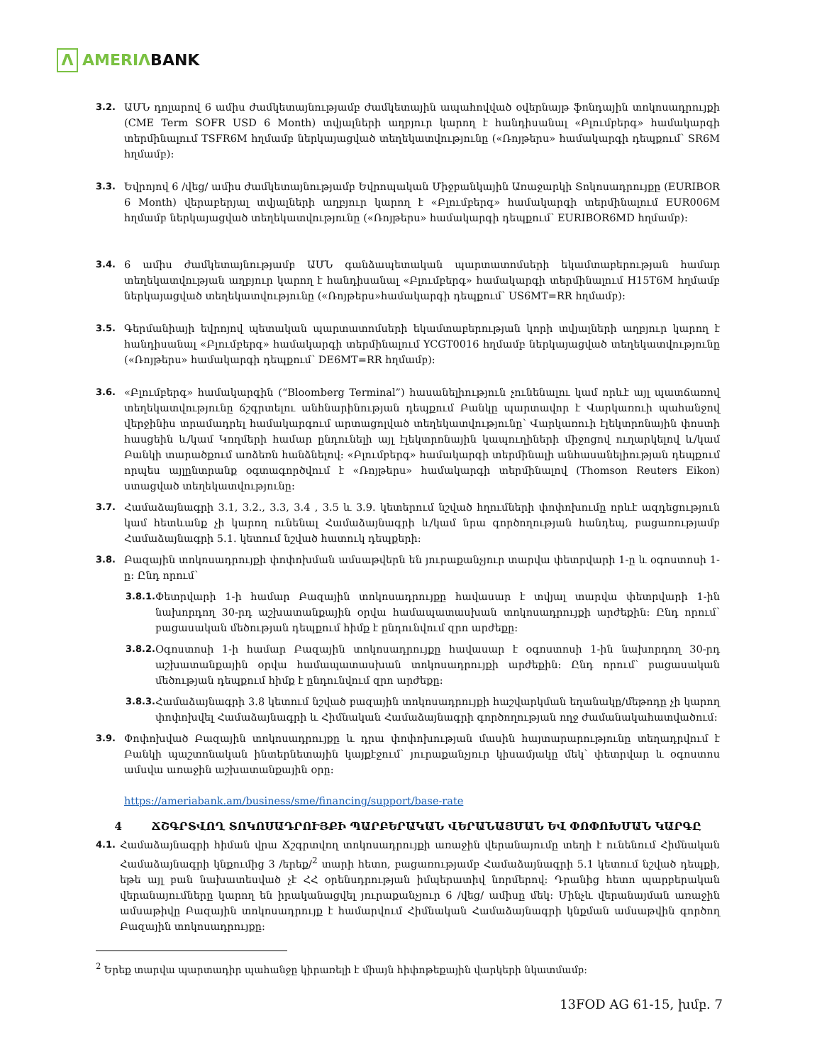Λ AMERIΛBANK
3.2. ԱՄՆ դոլարով 6 ամիս ժամկետայնությամբ ժամկետային ապահովված օվերնայթ ֆոնդային տոկոսադրույքի (CME Term SOFR USD 6 Month) տվյալների աղբյուր կարող է հանդիսանալ «Բլումբերգ» համակարգի տերմինալում TSFR6M հղմամբ ներկայացված տեղեկատվությունը («Ռոյթերս» համակարգի դեպքում՝ SR6M հղմամբ):
3.3. Եվրոյով 6 /վեց/ ամիս ժամկետայնությամբ Եվրոպական Միջբանկային Առաջարկի Տոկոսադրույքը (EURIBOR 6 Month) վերաբերյալ տվյալների աղբյուր կարող է «Բլումբերգ» համակարգի տերմինալում EUR006M հղմամբ ներկայացված տեղեկատվությունը («Ռոյթերս» համակարգի դեպքում՝ EURIBOR6MD հղմամբ):
3.4. 6 ամիս ժամկետայնությամբ ԱՄՆ գանձապետական պարտատոմսերի եկամտաբերության համար տեղեկատվության աղբյուր կարող է հանդիսանալ «Բլումբերգ» համակարգի տերմինալում H15T6M հղմամբ ներկայացված տեղեկատվությունը («Ռոյթերս»համակարգի դեպքում՝ US6MT=RR հղմամբ):
3.5. Գերմանիայի եվրոյով պետական պարտատոմսերի եկամտաբերության կորի տվյալների աղբյուր կարող է հանդիսանալ «Բլումբերգ» համակարգի տերմինալում YCGT0016 հղմամբ ներկայացված տեղեկատվությունը («Ռոյթերս» համակարգի դեպքում՝ DE6MT=RR հղմամբ):
3.6. «Բլումբերգ» համակարգին (“Bloomberg Terminal”) հասանելիություն չունենալու կամ որևէ այլ պատճառով տեղեկատվությունը ճշգրտելու անհնարինության դեպքում Բանկը պարտավոր է Վարկառուի պահանջով վերջինիս տրամադրել համակարգում արտացոլված տեղեկատվությունը՝ Վարկառուի էլեկտրոնային փոստի հասցեին և/կամ Կողմերի համար ընդունելի այլ էլեկտրոնային կապուղիների միջոցով ուղարկելով և/կամ Բանկի տարածքում առձեռն հանձնելով: «Բլումբերգ» համակարգի տերմինալի անհասանելիության դեպքում որպես այլընտրանք օգտագործվում է «Ռոյթերս» համակարգի տերմինալով (Thomson Reuters Eikon) ստացված տեղեկատվությունը:
3.7. Համաձայնագրի 3.1, 3.2., 3.3, 3.4 , 3.5 և 3.9. կետերում նշված հղումների փոփոխումը որևէ ազդեցություն կամ հետևանք չի կարող ունենալ Համաձայնագրի և/կամ նրա գործողության հանդեպ, բացառությամբ Համաձայնագրի 5.1. կետում նշված հատուկ դեպքերի:
3.8. Բազային տոկոսադրույքի փոփոխման ամսաթվերն են յուրաքանչյուր տարվա փետրվարի 1-ը և օգոստոսի 1-ը: Ընդ որում՝
3.8.1.
Փետրվարի 1-ի համար Բազային տոկոսադրույքը հավասար է տվյալ տարվա փետրվարի 1-ին նախորդող 30-րդ աշխատանքային օրվա համապատասխան տոկոսադրույքի արժեքին: Ընդ որում՝ բացասական մեծության դեպքում հիմք է ընդունվում զրո արժեքը:
3.8.2.
Օգոստոսի 1-ի համար Բազային տոկոսադրույքը հավասար է օգոստոսի 1-ին նախորդող 30-րդ աշխատանքային օրվա համապատասխան տոկոսադրույքի արժեքին: Ընդ որում՝ բացասական մեծության դեպքում հիմք է ընդունվում զրո արժեքը:
3.8.3.
Համաձայնագրի 3.8 կետում նշված բազային տոկոսադրույքի հաշվարկման եղանակը/մեթոդը չի կարող փոփոխվել Համաձայնագրի և Հիմնական Համաձայնագրի գործողության ողջ ժամանակահատվածում:
3.9. Փոփոխված Բազային տոկոսադրույքը և դրա փոփոխության մասին հայտարարությունը տեղադրվում է Բանկի պաշտոնական ինտերնետային կայքէջում՝ յուրաքանչյուր կիսամյակը մեկ՝ փետրվար և օգոստոս ամսվա առաջին աշխատանքային օրը:
https://ameriabank.am/business/sme/financing/support/base-rate
4 ՃՇԳՐՏՎՈՂ ՏՈԿՈՍԱԴՐՈՒՅՔԻ ՊԱՐԲԵՐԱԿԱՆ ՎԵՐԱՆԱՅՄԱՆ ԵՎ ՓՈՓՈԽՄԱՆ ԿԱՐԳԸ
4.1. Համաձայնագրի հիման վրա Ճշգրտվող տոկոսադրույքի առաջին վերանայումը տեղի է ունենում Հիմնական Համաձայնագրի կնքումից 3 /երեք/<sup>2</sup> տարի հետո, բացառությամբ Համաձայնագրի 5.1 կետում նշված դեպքի, եթե այլ բան նախատեսված չէ ՀՀ օրենսդրության իմպերատիվ նորմերով: Դրանից հետո պարբերական վերանայումները կարող են իրականացվել յուրաքանչյուր 6 /վեց/ ամիսը մեկ: Մինչև վերանայման առաջին ամսաթիվը Բազային տոկոսադրույք է համարվում Հիմնական Համաձայնագրի կնքման ամսաթվին գործող Բազային տոկոսադրույքը:
<sup>2</sup> Երեք տարվա պարտադիր պահանջը կիրառելի է միայն հիփոթեքային վարկերի նկատմամբ:
13FOD AG 61-15, խմբ. 7